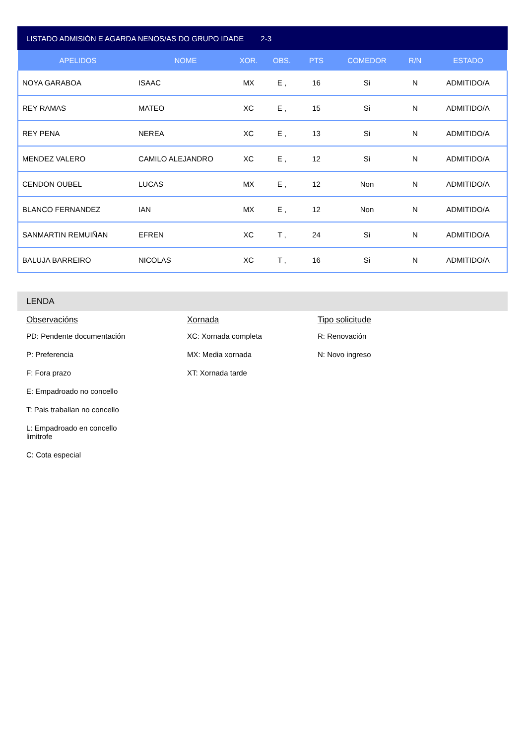LISTADO ADMISIÓN E AGARDA NENOS/AS DO GRUPO IDADE 2-3
| APELIDOS | NOME | XOR. | OBS. | PTS | COMEDOR | R/N | ESTADO |
| --- | --- | --- | --- | --- | --- | --- | --- |
| NOYA GARABOA | ISAAC | MX | E , | 16 | Si | N | ADMITIDO/A |
| REY RAMAS | MATEO | XC | E , | 15 | Si | N | ADMITIDO/A |
| REY PENA | NEREA | XC | E , | 13 | Si | N | ADMITIDO/A |
| MENDEZ VALERO | CAMILO ALEJANDRO | XC | E , | 12 | Si | N | ADMITIDO/A |
| CENDON OUBEL | LUCAS | MX | E , | 12 | Non | N | ADMITIDO/A |
| BLANCO FERNANDEZ | IAN | MX | E , | 12 | Non | N | ADMITIDO/A |
| SANMARTIN REMUIÑAN | EFREN | XC | T , | 24 | Si | N | ADMITIDO/A |
| BALUJA BARREIRO | NICOLAS | XC | T , | 16 | Si | N | ADMITIDO/A |
LENDA
Observacións
PD: Pendente documentación
P: Preferencia
F: Fora prazo
E: Empadroado no concello
T: Pais traballan no concello
L: Empadroado en concello
limitrofe
C: Cota especial
Xornada
XC: Xornada completa
MX: Media xornada
XT: Xornada tarde
Tipo solicitude
R: Renovación
N: Novo ingreso